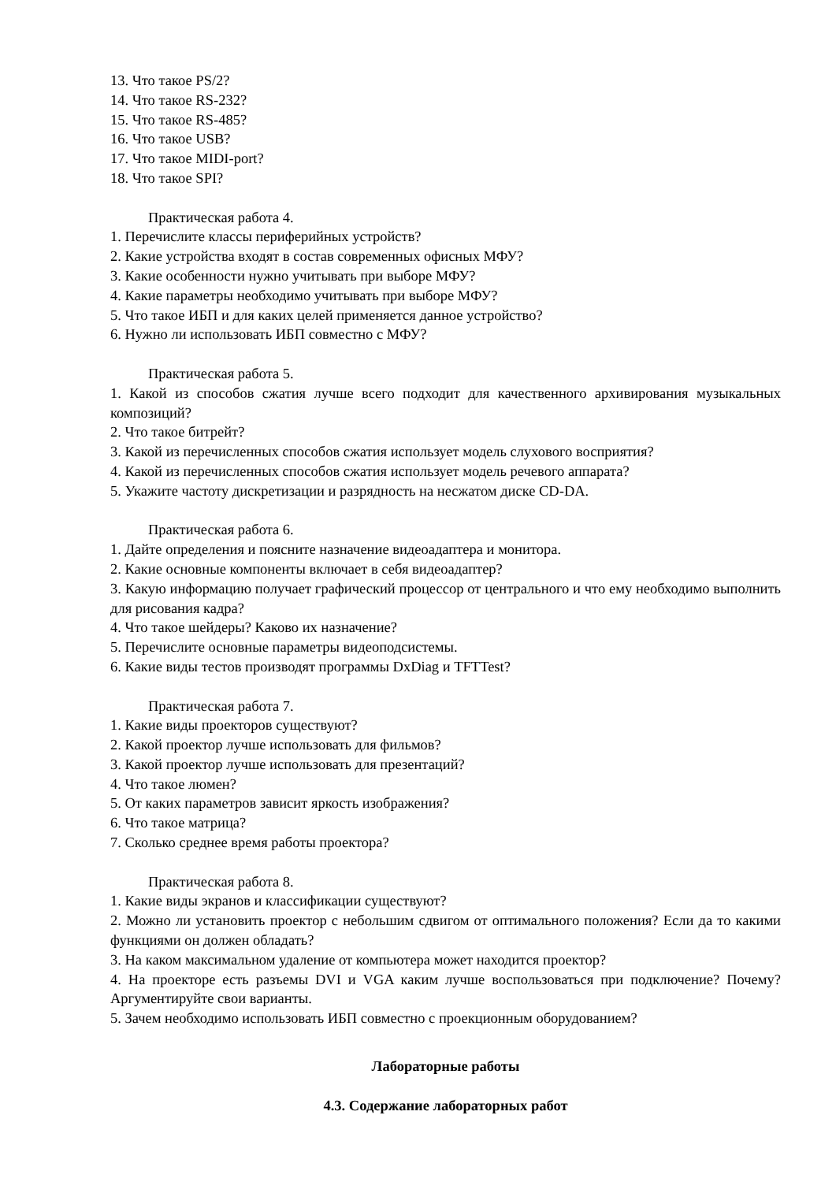13. Что такое PS/2?
14. Что такое RS-232?
15. Что такое RS-485?
16. Что такое USB?
17. Что такое MIDI-port?
18. Что такое SPI?
Практическая работа 4.
1. Перечислите классы периферийных устройств?
2. Какие устройства входят в состав современных офисных МФУ?
3. Какие особенности нужно учитывать при выборе МФУ?
4. Какие параметры необходимо учитывать при выборе МФУ?
5. Что такое ИБП и для каких целей применяется данное устройство?
6. Нужно ли использовать ИБП совместно с МФУ?
Практическая работа 5.
1. Какой из способов сжатия лучше всего подходит для качественного архивирования музыкальных композиций?
2. Что такое битрейт?
3. Какой из перечисленных способов сжатия использует модель слухового восприятия?
4. Какой из перечисленных способов сжатия использует модель речевого аппарата?
5. Укажите частоту дискретизации и разрядность на несжатом диске CD-DA.
Практическая работа 6.
1. Дайте определения и поясните назначение видеоадаптера и монитора.
2. Какие основные компоненты включает в себя видеоадаптер?
3. Какую информацию получает графический процессор от центрального и что ему необходимо выполнить для рисования кадра?
4. Что такое шейдеры? Каково их назначение?
5. Перечислите основные параметры видеоподсистемы.
6. Какие виды тестов производят программы DxDiag и TFTTest?
Практическая работа 7.
1. Какие виды проекторов существуют?
2. Какой проектор лучше использовать для фильмов?
3. Какой проектор лучше использовать для презентаций?
4. Что такое люмен?
5. От каких параметров зависит яркость изображения?
6. Что такое матрица?
7. Сколько среднее время работы проектора?
Практическая работа 8.
1. Какие виды экранов и классификации существуют?
2. Можно ли установить проектор с небольшим сдвигом от оптимального положения? Если да то какими функциями он должен обладать?
3. На каком максимальном удаление от компьютера может находится проектор?
4. На проекторе есть разъемы DVI и VGA каким лучше воспользоваться при подключение? Почему? Аргументируйте свои варианты.
5. Зачем необходимо использовать ИБП совместно с проекционным оборудованием?
Лабораторные работы
4.3. Содержание лабораторных работ